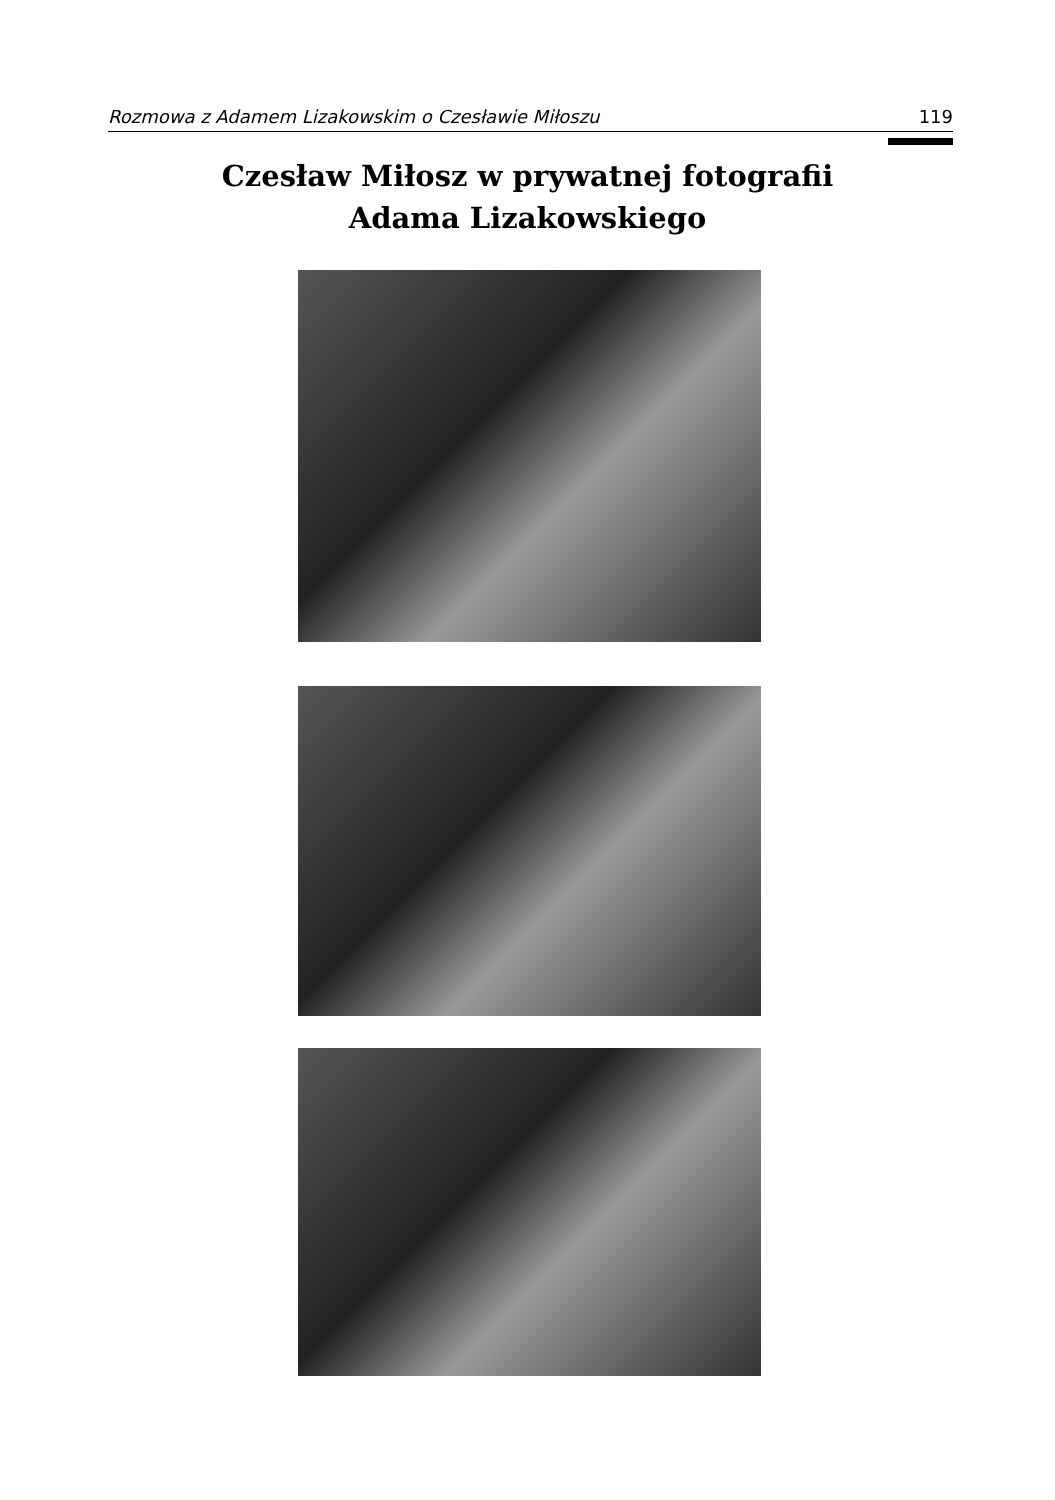Rozmowa z Adamem Lizakowskim o Czesławie Miłoszu 119
Czesław Miłosz w prywatnej fotografii
Adama Lizakowskiego